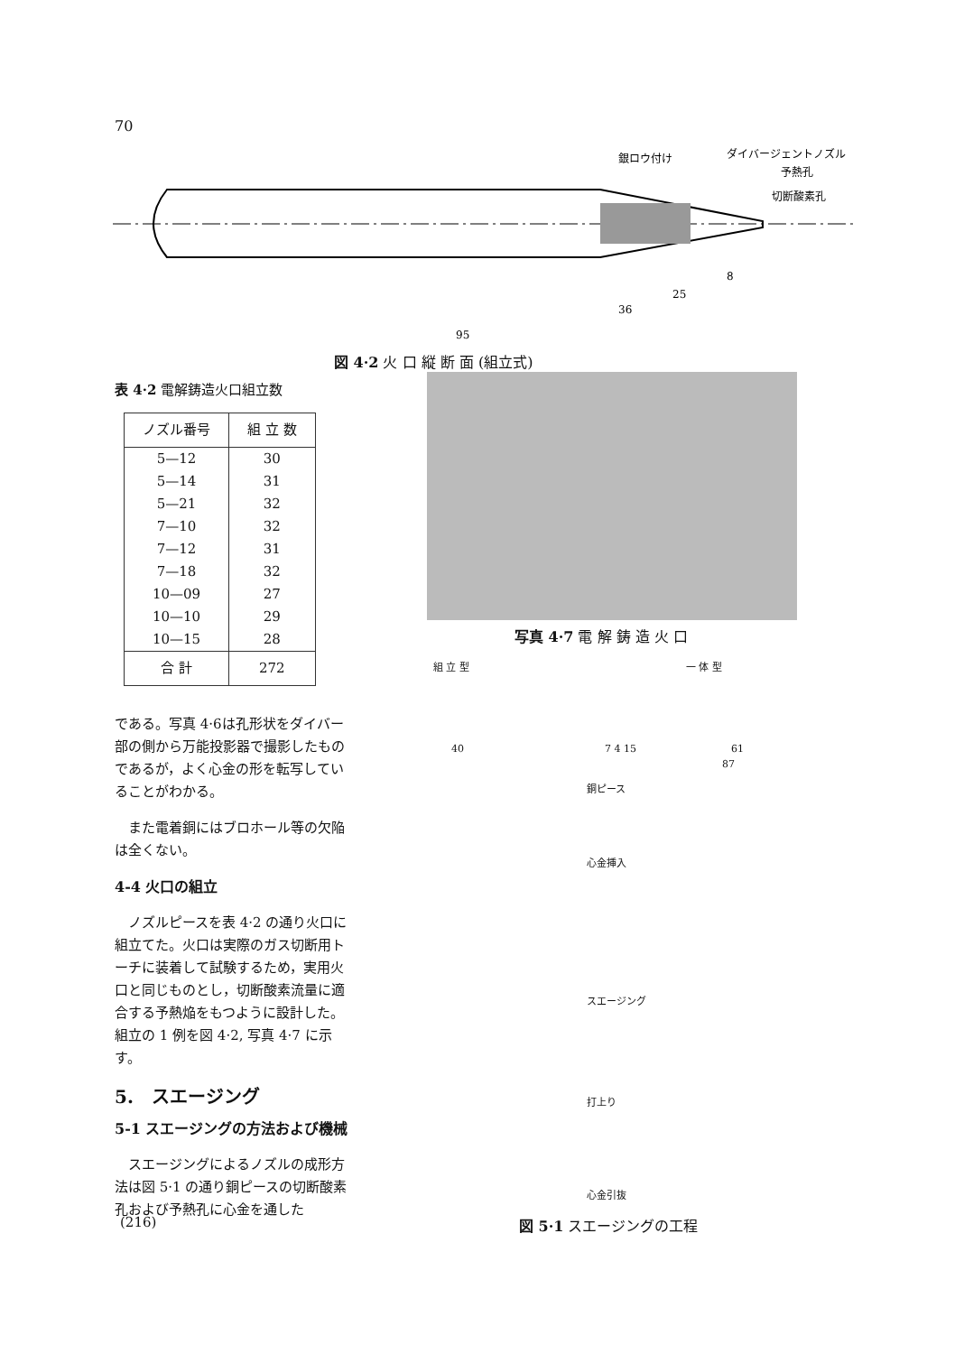70
銀ロウ付け
ダイバージェントノズル
予熱孔
切断酸素孔
8
25
36
95
図 4·2 火 口 縦 断 面 (組立式)
表 4·2 電解鋳造火口組立数
| ノズル番号 | 組 立 数 |
| --- | --- |
| 5—12 | 30 |
| 5—14 | 31 |
| 5—21 | 32 |
| 7—10 | 32 |
| 7—12 | 31 |
| 7—18 | 32 |
| 10—09 | 27 |
| 10—10 | 29 |
| 10—15 | 28 |
| 合 計 | 272 |
である。写真 4·6は孔形状をダイバー部の側から万能投影器で撮影したものであるが，よく心金の形を転写していることがわかる。
　また電着銅にはブロホール等の欠陥は全くない。
4-4 火口の組立
　ノズルピースを表 4·2 の通り火口に組立てた。火口は実際のガス切断用トーチに装着して試験するため，実用火口と同じものとし，切断酸素流量に適合する予熱焔をもつように設計した。組立の 1 例を図 4·2, 写真 4·7 に示す。
5.　スエージング
5-1 スエージングの方法および機械
　スエージングによるノズルの成形方法は図 5·1 の通り銅ピースの切断酸素孔および予熱孔に心金を通した
写真 4·7 電 解 鋳 造 火 口
組 立 型 一 体 型
40 7 4 15 61
87
銅ピース
心金挿入
スエージング
打上り
心金引抜
図 5·1 スエージングの工程
(216)